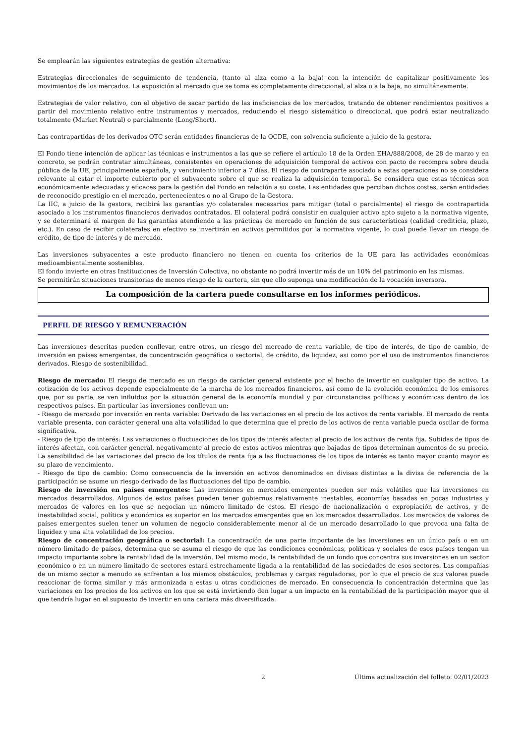Se emplearán las siguientes estrategias de gestión alternativa:
Estrategias direccionales de seguimiento de tendencia, (tanto al alza como a la baja) con la intención de capitalizar positivamente los movimientos de los mercados. La exposición al mercado que se toma es completamente direccional, al alza o a la baja, no simultáneamente.
Estrategias de valor relativo, con el objetivo de sacar partido de las ineficiencias de los mercados, tratando de obtener rendimientos positivos a partir del movimiento relativo entre instrumentos y mercados, reduciendo el riesgo sistemático o direccional, que podrá estar neutralizado totalmente (Market Neutral) o parcialmente (Long/Short).
Las contrapartidas de los derivados OTC serán entidades financieras de la OCDE, con solvencia suficiente a juicio de la gestora.
El Fondo tiene intención de aplicar las técnicas e instrumentos a las que se refiere el artículo 18 de la Orden EHA/888/2008, de 28 de marzo y en concreto, se podrán contratar simultáneas, consistentes en operaciones de adquisición temporal de activos con pacto de recompra sobre deuda pública de la UE, principalmente española, y vencimiento inferior a 7 días. El riesgo de contraparte asociado a estas operaciones no se considera relevante al estar el importe cubierto por el subyacente sobre el que se realiza la adquisición temporal. Se considera que estas técnicas son económicamente adecuadas y eficaces para la gestión del Fondo en relación a su coste. Las entidades que perciban dichos costes, serán entidades de reconocido prestigio en el mercado, pertenecientes o no al Grupo de la Gestora.
La IIC, a juicio de la gestora, recibirá las garantías y/o colaterales necesarios para mitigar (total o parcialmente) el riesgo de contrapartida asociado a los instrumentos financieros derivados contratados. El colateral podrá consistir en cualquier activo apto sujeto a la normativa vigente, y se determinará el margen de las garantías atendiendo a las prácticas de mercado en función de sus características (calidad crediticia, plazo, etc.). En caso de recibir colaterales en efectivo se invertirán en activos permitidos por la normativa vigente, lo cual puede llevar un riesgo de crédito, de tipo de interés y de mercado.
Las inversiones subyacentes a este producto financiero no tienen en cuenta los criterios de la UE para las actividades económicas medioambientalmente sostenibles.
El fondo invierte en otras Instituciones de Inversión Colectiva, no obstante no podrá invertir más de un 10% del patrimonio en las mismas.
Se permitirán situaciones transitorias de menos riesgo de la cartera, sin que ello suponga una modificación de la vocación inversora.
La composición de la cartera puede consultarse en los informes periódicos.
PERFIL DE RIESGO Y REMUNERACIÓN
Las inversiones descritas pueden conllevar, entre otros, un riesgo del mercado de renta variable, de tipo de interés, de tipo de cambio, de inversión en países emergentes, de concentración geográfica o sectorial, de crédito, de liquidez, asi como por el uso de instrumentos financieros derivados. Riesgo de sostenibilidad.
Riesgo de mercado: El riesgo de mercado es un riesgo de carácter general existente por el hecho de invertir en cualquier tipo de activo. La cotización de los activos depende especialmente de la marcha de los mercados financieros, así como de la evolución económica de los emisores que, por su parte, se ven influidos por la situación general de la economía mundial y por circunstancias políticas y económicas dentro de los respectivos países. En particular las inversiones conllevan un:
- Riesgo de mercado por inversión en renta variable: Derivado de las variaciones en el precio de los activos de renta variable. El mercado de renta variable presenta, con carácter general una alta volatilidad lo que determina que el precio de los activos de renta variable pueda oscilar de forma significativa.
- Riesgo de tipo de interés: Las variaciones o fluctuaciones de los tipos de interés afectan al precio de los activos de renta fija. Subidas de tipos de interés afectan, con carácter general, negativamente al precio de estos activos mientras que bajadas de tipos determinan aumentos de su precio. La sensibilidad de las variaciones del precio de los títulos de renta fija a las fluctuaciones de los tipos de interés es tanto mayor cuanto mayor es su plazo de vencimiento.
- Riesgo de tipo de cambio: Como consecuencia de la inversión en activos denominados en divisas distintas a la divisa de referencia de la participación se asume un riesgo derivado de las fluctuaciones del tipo de cambio.
Riesgo de inversión en países emergentes: Las inversiones en mercados emergentes pueden ser más volátiles que las inversiones en mercados desarrollados. Algunos de estos países pueden tener gobiernos relativamente inestables, economías basadas en pocas industrias y mercados de valores en los que se negocian un número limitado de éstos. El riesgo de nacionalización o expropiación de activos, y de inestabilidad social, política y económica es superior en los mercados emergentes que en los mercados desarrollados. Los mercados de valores de países emergentes suelen tener un volumen de negocio considerablemente menor al de un mercado desarrollado lo que provoca una falta de liquidez y una alta volatilidad de los precios.
Riesgo de concentración geográfica o sectorial: La concentración de una parte importante de las inversiones en un único país o en un número limitado de países, determina que se asuma el riesgo de que las condiciones económicas, políticas y sociales de esos países tengan un impacto importante sobre la rentabilidad de la inversión. Del mismo modo, la rentabilidad de un fondo que concentra sus inversiones en un sector económico o en un número limitado de sectores estará estrechamente ligada a la rentabilidad de las sociedades de esos sectores. Las compañías de un mismo sector a menudo se enfrentan a los mismos obstáculos, problemas y cargas reguladoras, por lo que el precio de sus valores puede reaccionar de forma similar y más armonizada a estas u otras condiciones de mercado. En consecuencia la concentración determina que las variaciones en los precios de los activos en los que se está invirtiendo den lugar a un impacto en la rentabilidad de la participación mayor que el que tendría lugar en el supuesto de invertir en una cartera más diversificada.
2 Última actualización del folleto: 02/01/2023